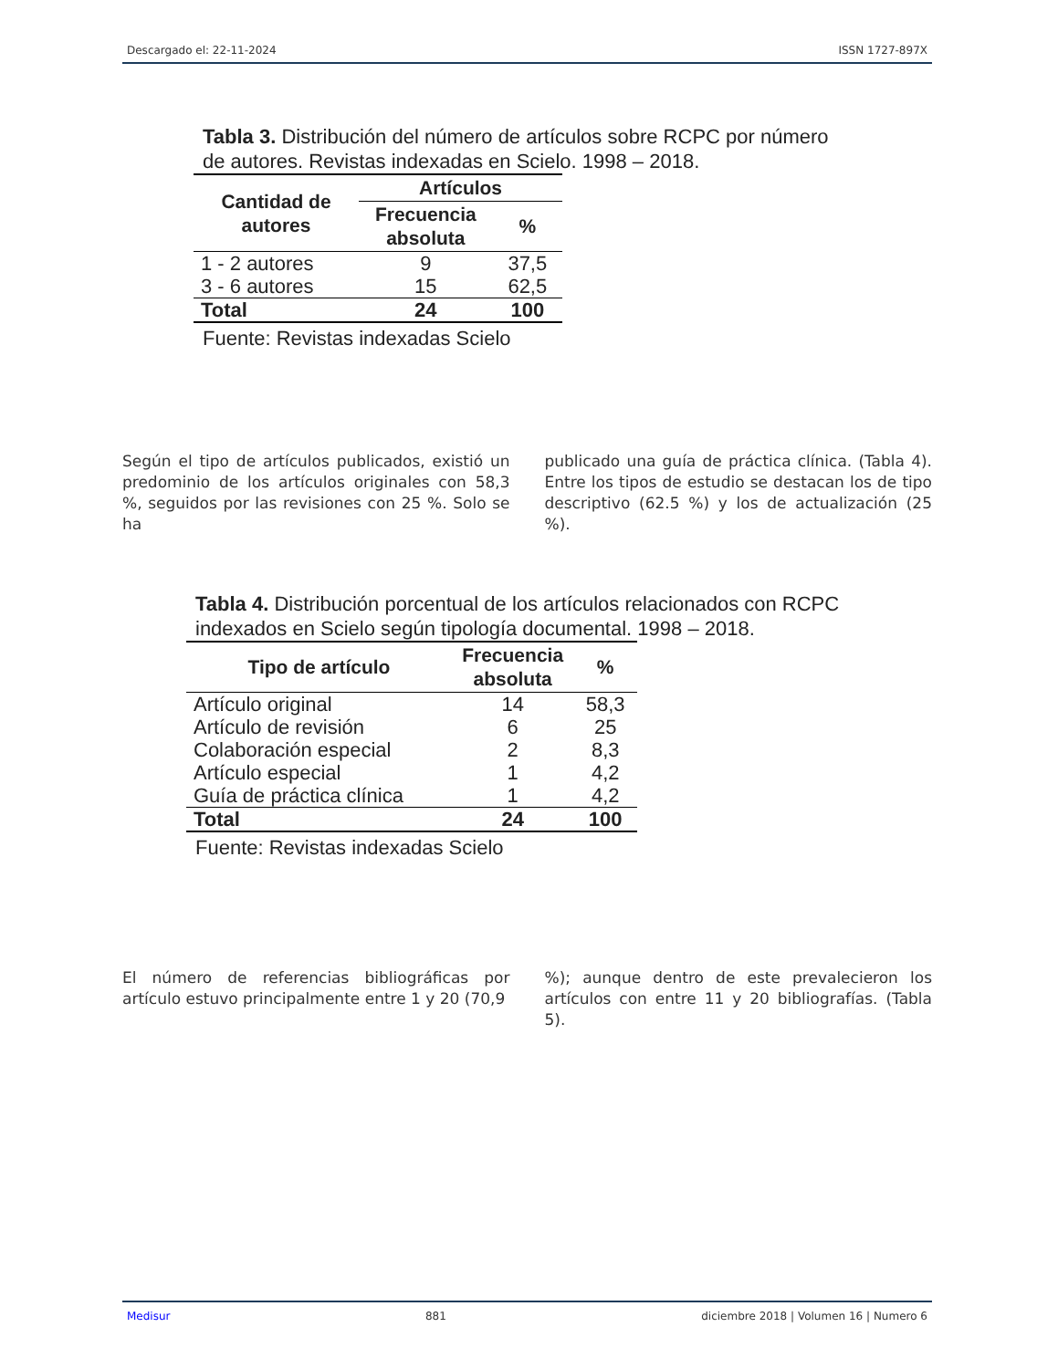Descargado el: 22-11-2024 ISSN 1727-897X
Tabla 3. Distribución del número de artículos sobre RCPC por número
de autores. Revistas indexadas en Scielo. 1998 – 2018.
| Cantidad de autores | Artículos | |
| --- | --- | --- |
| | Frecuencia absoluta | % |
| 1 - 2 autores | 9 | 37,5 |
| 3 - 6 autores | 15 | 62,5 |
| Total | 24 | 100 |
Fuente: Revistas indexadas Scielo
Según el tipo de artículos publicados, existió un predominio de los artículos originales con 58,3 %, seguidos por las revisiones con 25 %. Solo se ha
publicado una guía de práctica clínica. (Tabla 4). Entre los tipos de estudio se destacan los de tipo descriptivo (62.5 %) y los de actualización (25 %).
Tabla 4. Distribución porcentual de los artículos relacionados con RCPC
indexados en Scielo según tipología documental. 1998 – 2018.
| Tipo de artículo | Frecuencia absoluta | % |
| --- | --- | --- |
| Artículo original | 14 | 58,3 |
| Artículo de revisión | 6 | 25 |
| Colaboración especial | 2 | 8,3 |
| Artículo especial | 1 | 4,2 |
| Guía de práctica clínica | 1 | 4,2 |
| Total | 24 | 100 |
Fuente: Revistas indexadas Scielo
El número de referencias bibliográficas por artículo estuvo principalmente entre 1 y 20 (70,9
%); aunque dentro de este prevalecieron los artículos con entre 11 y 20 bibliografías. (Tabla 5).
Medisur 881 diciembre 2018 | Volumen 16 | Numero 6